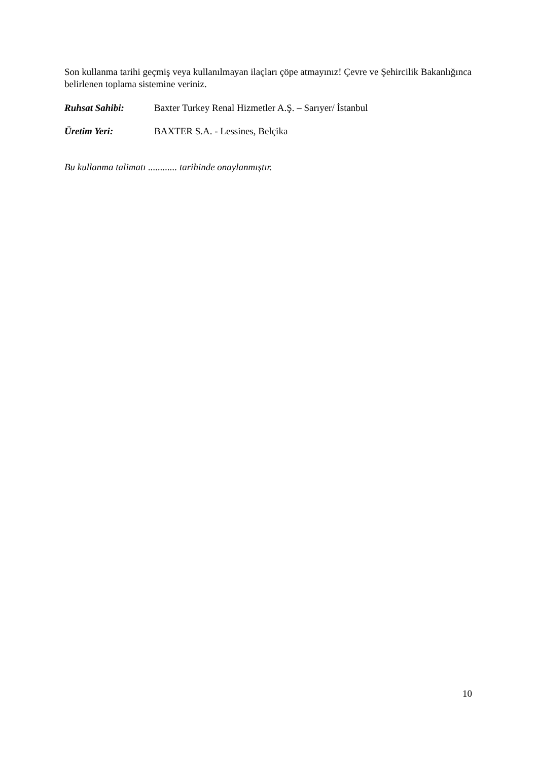Son kullanma tarihi geçmiş veya kullanılmayan ilaçları çöpe atmayınız! Çevre ve Şehircilik Bakanlığınca belirlenen toplama sistemine veriniz.
Ruhsat Sahibi: Baxter Turkey Renal Hizmetler A.Ş. – Sarıyer/ İstanbul
Üretim Yeri: BAXTER S.A. - Lessines, Belçika
Bu kullanma talimatı ............ tarihinde onaylanmıştır.
10